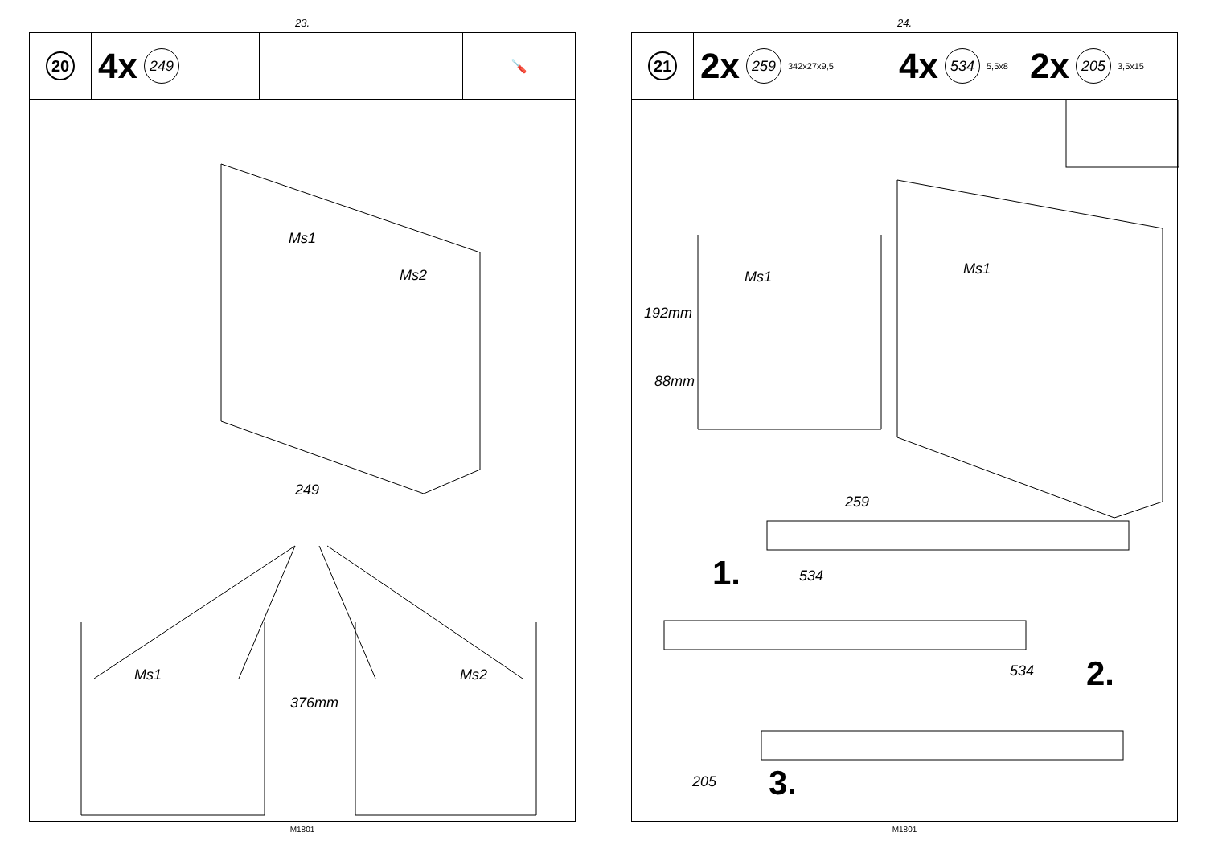23.
20
4x 249
🪛
Ms1
Ms2
249
Ms1 Ms2
376mm
M1801
24.
21
2x 259 342x27x9,5
4x 534 5,5x8
2x 205 3,5x15
Ms1 Ms1
192mm
88mm
259
1. 534
534 2.
205 3.
M1801